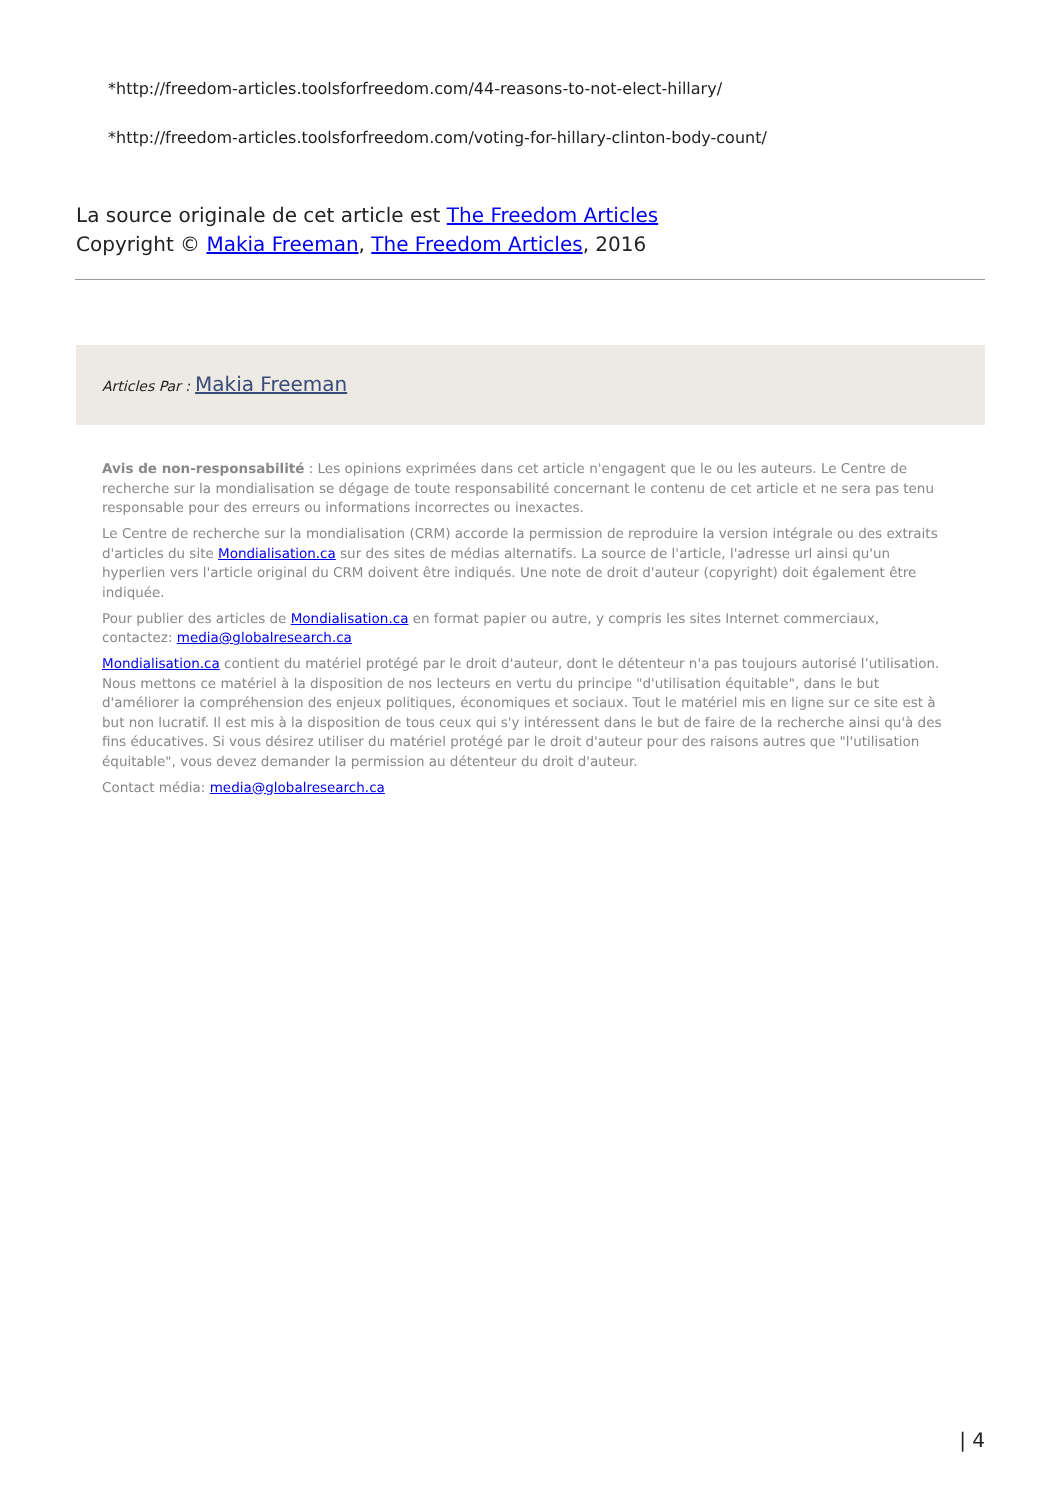*http://freedom-articles.toolsforfreedom.com/44-reasons-to-not-elect-hillary/
*http://freedom-articles.toolsforfreedom.com/voting-for-hillary-clinton-body-count/
La source originale de cet article est The Freedom Articles
Copyright © Makia Freeman, The Freedom Articles, 2016
Articles Par : Makia Freeman
Avis de non-responsabilité : Les opinions exprimées dans cet article n'engagent que le ou les auteurs. Le Centre de recherche sur la mondialisation se dégage de toute responsabilité concernant le contenu de cet article et ne sera pas tenu responsable pour des erreurs ou informations incorrectes ou inexactes.
Le Centre de recherche sur la mondialisation (CRM) accorde la permission de reproduire la version intégrale ou des extraits d'articles du site Mondialisation.ca sur des sites de médias alternatifs. La source de l'article, l'adresse url ainsi qu'un hyperlien vers l'article original du CRM doivent être indiqués. Une note de droit d'auteur (copyright) doit également être indiquée.
Pour publier des articles de Mondialisation.ca en format papier ou autre, y compris les sites Internet commerciaux, contactez: media@globalresearch.ca
Mondialisation.ca contient du matériel protégé par le droit d'auteur, dont le détenteur n'a pas toujours autorisé l’utilisation. Nous mettons ce matériel à la disposition de nos lecteurs en vertu du principe "d'utilisation équitable", dans le but d'améliorer la compréhension des enjeux politiques, économiques et sociaux. Tout le matériel mis en ligne sur ce site est à but non lucratif. Il est mis à la disposition de tous ceux qui s'y intéressent dans le but de faire de la recherche ainsi qu'à des fins éducatives. Si vous désirez utiliser du matériel protégé par le droit d'auteur pour des raisons autres que "l'utilisation équitable", vous devez demander la permission au détenteur du droit d'auteur.
Contact média: media@globalresearch.ca
| 4